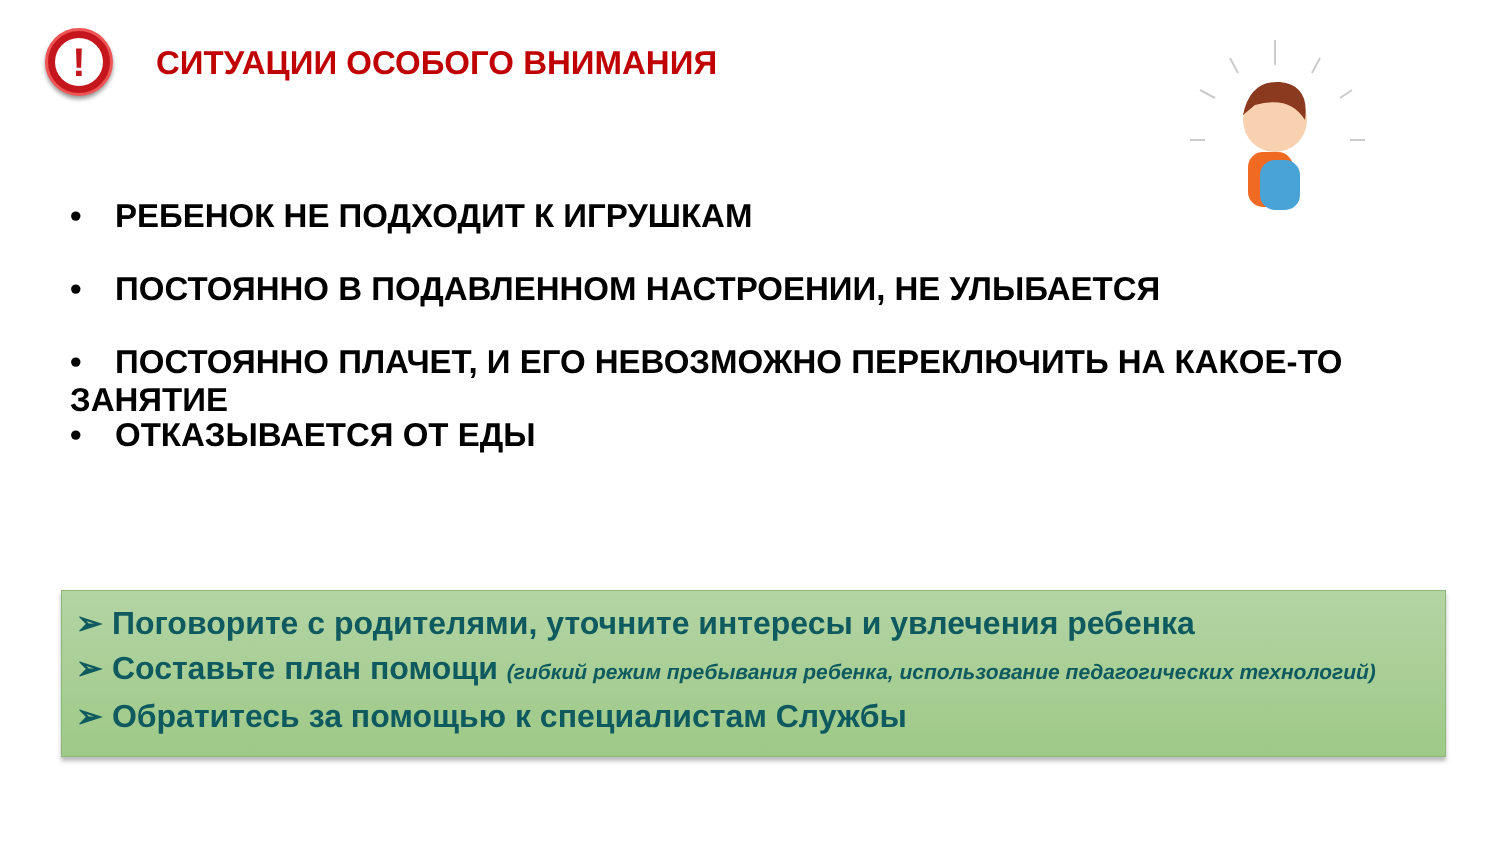!
СИТУАЦИИ ОСОБОГО ВНИМАНИЯ
• РЕБЕНОК НЕ ПОДХОДИТ К ИГРУШКАМ
• ПОСТОЯННО В ПОДАВЛЕННОМ НАСТРОЕНИИ, НЕ УЛЫБАЕТСЯ
• ПОСТОЯННО ПЛАЧЕТ, И ЕГО НЕВОЗМОЖНО ПЕРЕКЛЮЧИТЬ НА КАКОЕ-ТО ЗАНЯТИЕ
• ОТКАЗЫВАЕТСЯ ОТ ЕДЫ
➢ Поговорите с родителями, уточните интересы и увлечения ребенка
➢ Составьте план помощи (гибкий режим пребывания ребенка, использование педагогических технологий)
➢ Обратитесь за помощью к специалистам Службы